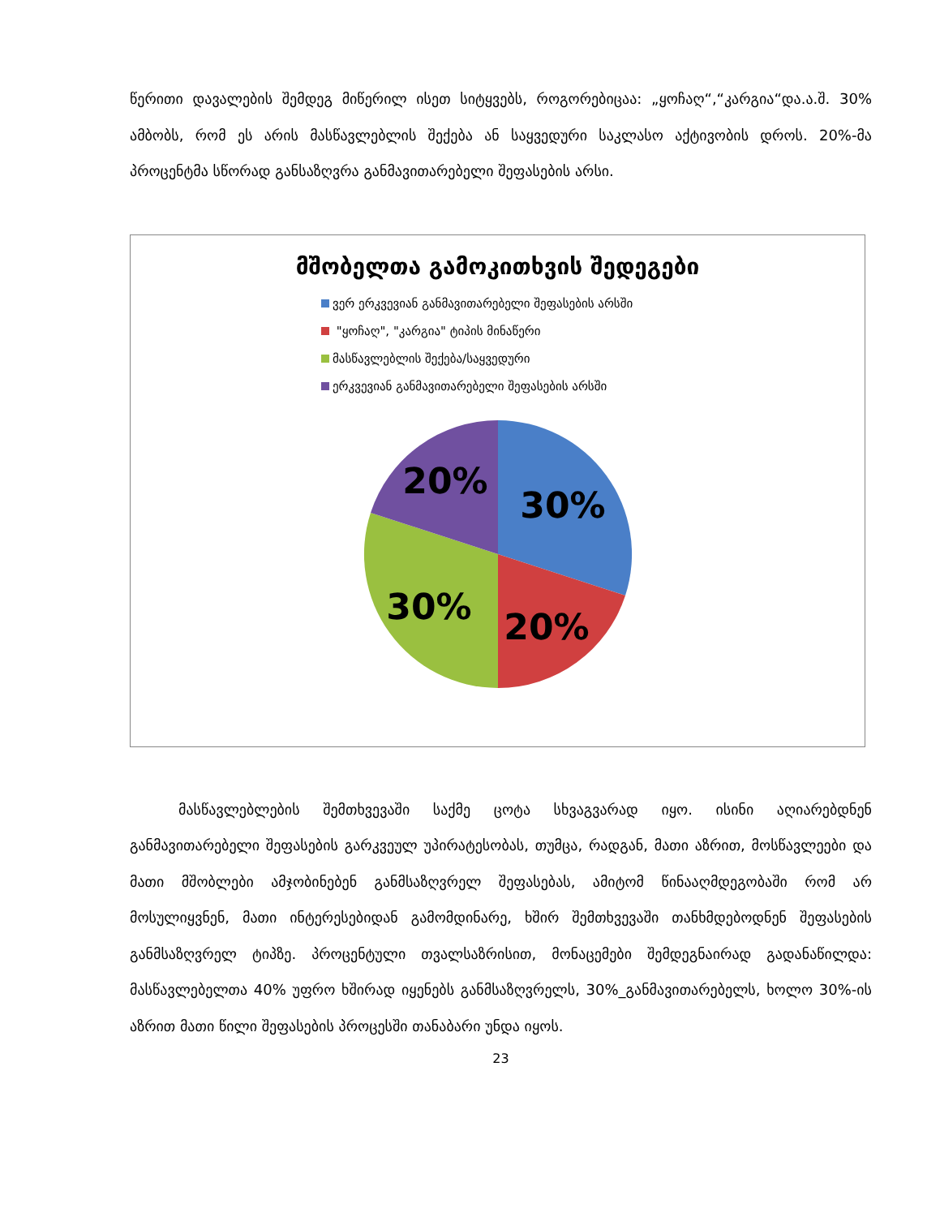წერითი დავალების შემდეგ მიწერილ ისეთ სიტყვებს, როგორებიცაა: „ყოჩაღ“,“კარგია“და.ა.შ. 30% ამბობს, რომ ეს არის მასწავლებლის შექება ან საყვედური საკლასო აქტივობის დროს. 20%-მა პროცენტმა სწორად განსაზღვრა განმავითარებელი შეფასების არსი.
მშობელთა გამოკითხვის შედეგები
ვერ ერკვევიან განმავითარებელი შეფასების არსში
"ყოჩაღ", "კარგია" ტიპის მინაწერი
მასწავლებლის შექება/საყვედური
ერკვევიან განმავითარებელი შეფასების არსში
30%
20%
30%
20%
მასწავლებლების შემთხვევაში საქმე ცოტა სხვაგვარად იყო. ისინი აღიარებდნენ განმავითარებელი შეფასების გარკვეულ უპირატესობას, თუმცა, რადგან, მათი აზრით, მოსწავლეები და მათი მშობლები ამჯობინებენ განმსაზღვრელ შეფასებას, ამიტომ წინააღმდეგობაში რომ არ მოსულიყვნენ, მათი ინტერესებიდან გამომდინარე, ხშირ შემთხვევაში თანხმდებოდნენ შეფასების განმსაზღვრელ ტიპზე. პროცენტული თვალსაზრისით, მონაცემები შემდეგნაირად გადანაწილდა: მასწავლებელთა 40% უფრო ხშირად იყენებს განმსაზღვრელს, 30%_განმავითარებელს, ხოლო 30%-ის აზრით მათი წილი შეფასების პროცესში თანაბარი უნდა იყოს.
23